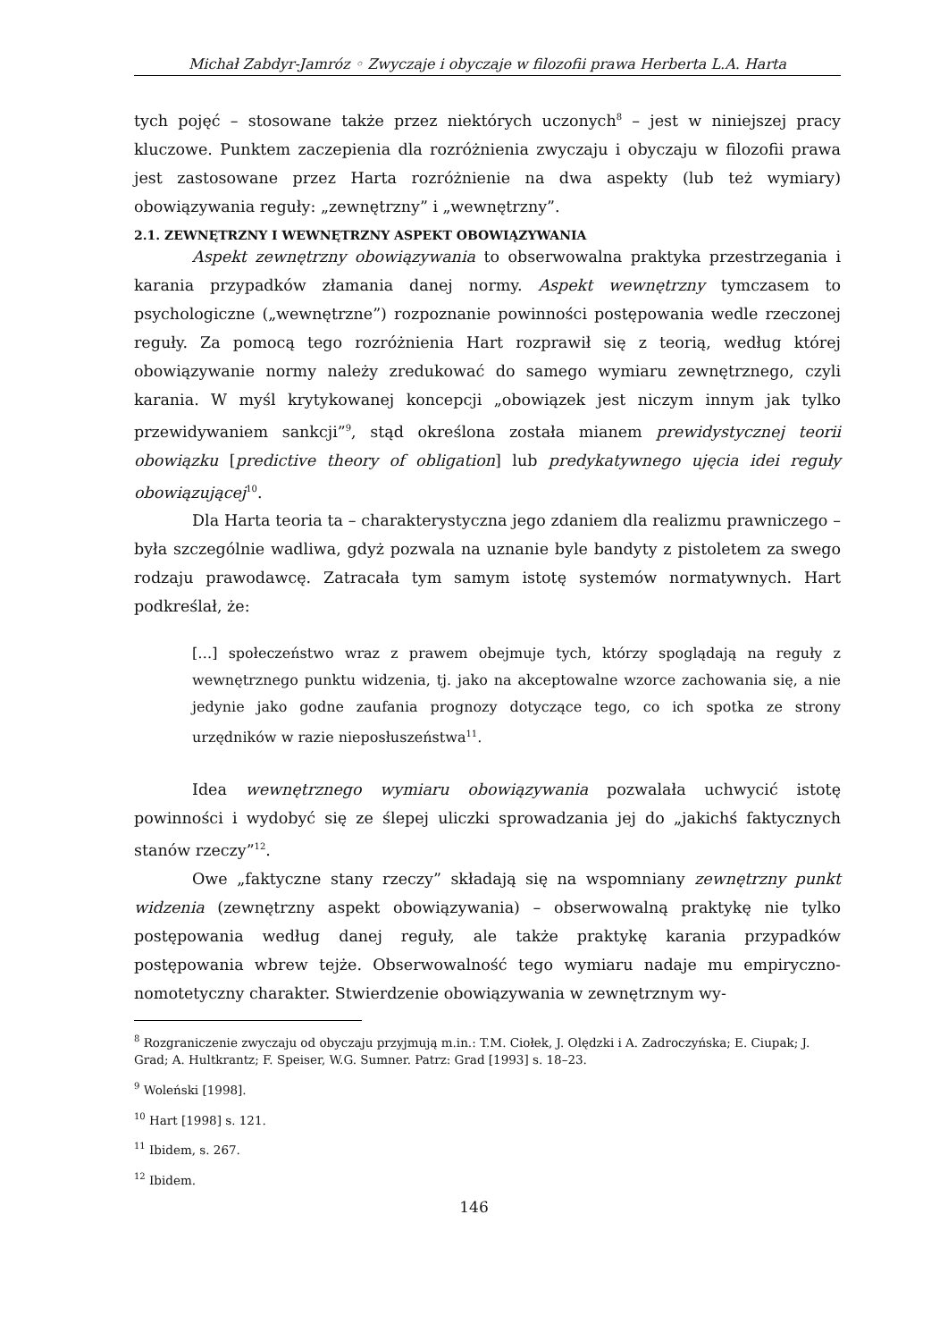Michał Zabdyr-Jamróz ◦ Zwyczaje i obyczaje w filozofii prawa Herberta L.A. Harta
tych pojęć – stosowane także przez niektórych uczonych<sup>8</sup> – jest w niniejszej pracy kluczowe. Punktem zaczepienia dla rozróżnienia zwyczaju i obyczaju w filozofii prawa jest zastosowane przez Harta rozróżnienie na dwa aspekty (lub też wymiary) obowiązywania reguły: „zewnętrzny” i „wewnętrzny”.
2.1. ZEWNĘTRZNY I WEWNĘTRZNY ASPEKT OBOWIĄZYWANIA
Aspekt zewnętrzny obowiązywania to obserwowalna praktyka przestrzegania i karania przypadków złamania danej normy. Aspekt wewnętrzny tymczasem to psychologiczne („wewnętrzne”) rozpoznanie powinności postępowania wedle rzeczonej reguły. Za pomocą tego rozróżnienia Hart rozprawił się z teorią, według której obowiązywanie normy należy zredukować do samego wymiaru zewnętrznego, czyli karania. W myśl krytykowanej koncepcji „obowiązek jest niczym innym jak tylko przewidywaniem sankcji”<sup>9</sup>, stąd określona została mianem prewidystycznej teorii obowiązku [predictive theory of obligation] lub predykatywnego ujęcia idei reguły obowiązującej<sup>10</sup>.
Dla Harta teoria ta – charakterystyczna jego zdaniem dla realizmu prawniczego – była szczególnie wadliwa, gdyż pozwala na uznanie byle bandyty z pistoletem za swego rodzaju prawodawcę. Zatracała tym samym istotę systemów normatywnych. Hart podkreślał, że:
[…] społeczeństwo wraz z prawem obejmuje tych, którzy spoglądają na reguły z wewnętrznego punktu widzenia, tj. jako na akceptowalne wzorce zachowania się, a nie jedynie jako godne zaufania prognozy dotyczące tego, co ich spotka ze strony urzędników w razie nieposłuszeństwa<sup>11</sup>.
Idea wewnętrznego wymiaru obowiązywania pozwalała uchwycić istotę powinności i wydobyć się ze ślepej uliczki sprowadzania jej do „jakichś faktycznych stanów rzeczy”<sup>12</sup>.
Owe „faktyczne stany rzeczy” składają się na wspomniany zewnętrzny punkt widzenia (zewnętrzny aspekt obowiązywania) – obserwowalną praktykę nie tylko postępowania według danej reguły, ale także praktykę karania przypadków postępowania wbrew tejże. Obserwowalność tego wymiaru nadaje mu empiryczno-nomotetyczny charakter. Stwierdzenie obowiązywania w zewnętrznym wy-
<sup>8</sup> Rozgraniczenie zwyczaju od obyczaju przyjmują m.in.: T.M. Ciołek, J. Olędzki i A. Zadroczyńska; E. Ciupak; J. Grad; A. Hultkrantz; F. Speiser, W.G. Sumner. Patrz: Grad [1993] s. 18–23.
<sup>9</sup> Woleński [1998].
<sup>10</sup> Hart [1998] s. 121.
<sup>11</sup> Ibidem, s. 267.
<sup>12</sup> Ibidem.
146